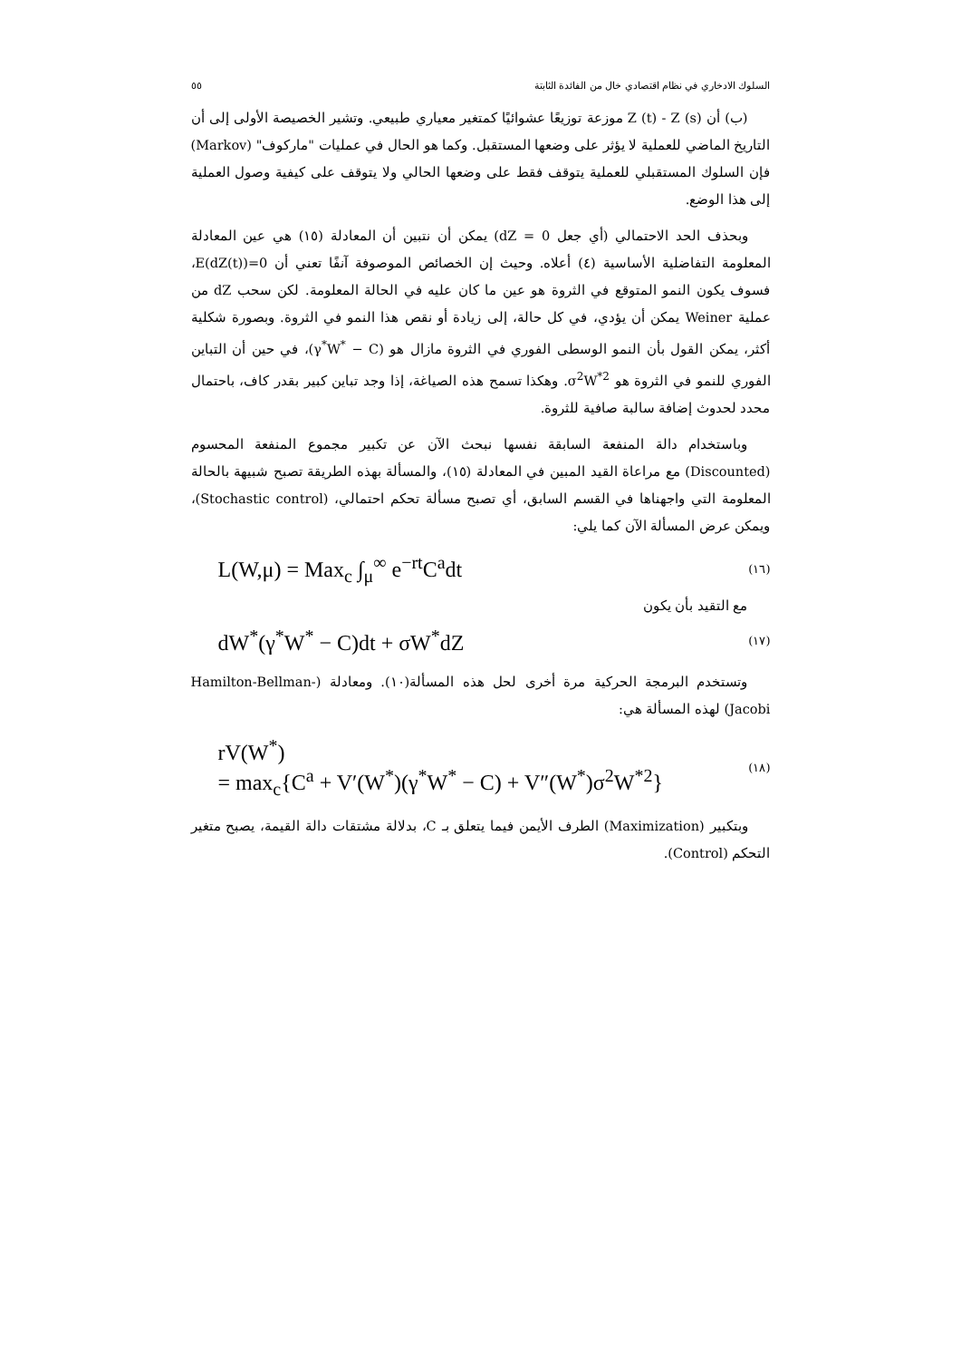السلوك الادخاري في نظام اقتصادي خال من الفائدة الثابتة ٥٥
(ب) أن Z (t) - Z (s) موزعة توزيعًا عشوائيًا كمتغير معياري طبيعي. وتشير الخصيصة الأولى إلى أن التاريخ الماضي للعملية لا يؤثر على وضعها المستقبل. وكما هو الحال في عمليات "ماركوف" (Markov) فإن السلوك المستقبلي للعملية يتوقف فقط على وضعها الحالي ولا يتوقف على كيفية وصول العملية إلى هذا الوضع.
وبحذف الحد الاحتمالي (أي جعل dZ = 0) يمكن أن نتبين أن المعادلة (١٥) هي عين المعادلة المعلومة التفاضلية الأساسية (٤) أعلاه. وحيث إن الخصائص الموصوفة آنفًا تعني أن E(dZ(t))=0، فسوف يكون النمو المتوقع في الثروة هو عين ما كان عليه في الحالة المعلومة. لكن سحب dZ من عملية Weiner يمكن أن يؤدي، في كل حالة، إلى زيادة أو نقص هذا النمو في الثروة. وبصورة شكلية أكثر، يمكن القول بأن النمو الوسطى الفوري في الثروة مازال هو (γ<sup>*</sup>W<sup>*</sup> − C)، في حين أن التباين الفوري للنمو في الثروة هو σ<sup>2</sup>W<sup>*2</sup>. وهكذا تسمح هذه الصياغة، إذا وجد تباين كبير بقدر كاف، باحتمال محدد لحدوث إضافة سالبة صافية للثروة.
وباستخدام دالة المنفعة السابقة نفسها نبحث الآن عن تكبير مجموع المنفعة المحسوم (Discounted) مع مراعاة القيد المبين في المعادلة (١٥)، والمسألة بهذه الطريقة تصبح شبيهة بالحالة المعلومة التي واجهناها في القسم السابق، أي تصبح مسألة تحكم احتمالي، (Stochastic control)، ويمكن عرض المسألة الآن كما يلي:
L(W,μ) = Max<sub>c</sub> ∫<sub>μ</sub><sup>∞</sup> e<sup>−rt</sup>C<sup>a</sup>dt (١٦)
مع التقيد بأن يكون
dW<sup>*</sup>(γ<sup>*</sup>W<sup>*</sup> − C)dt + σW<sup>*</sup>dZ (١٧)
وتستخدم البرمجة الحركية مرة أخرى لحل هذه المسألة(١٠). ومعادلة (Hamilton-Bellman-Jacobi) لهذه المسألة هي:
rV(W<sup>*</sup>)
= max<sub>c</sub>{C<sup>a</sup> + V′(W<sup>*</sup>)(γ<sup>*</sup>W<sup>*</sup> − C) + V″(W<sup>*</sup>)σ<sup>2</sup>W<sup>*2</sup>} (١٨)
وبتكبير (Maximization) الطرف الأيمن فيما يتعلق بـ C، بدلالة مشتقات دالة القيمة، يصبح متغير التحكم (Control).